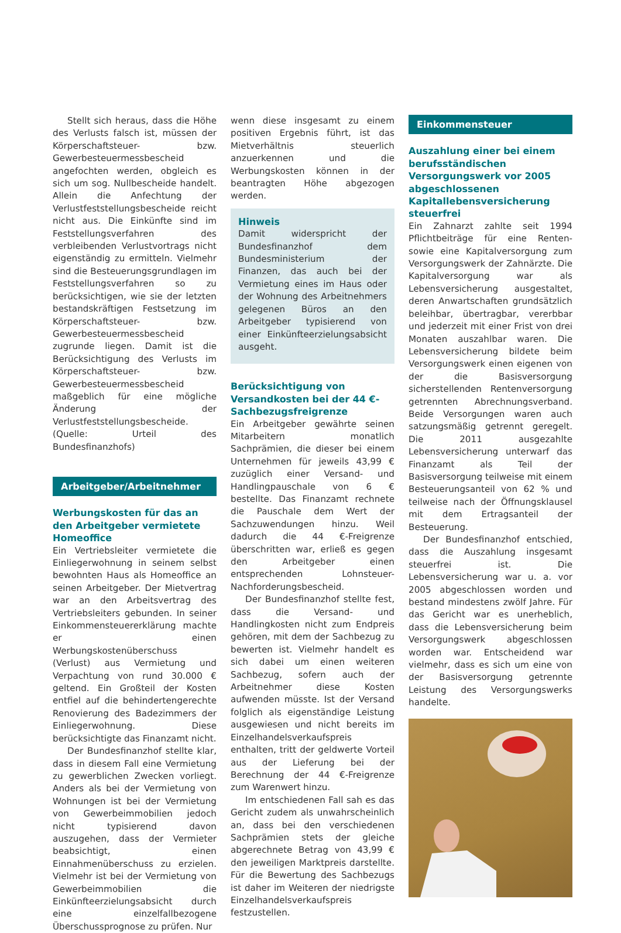Stellt sich heraus, dass die Höhe des Verlusts falsch ist, müssen der Körperschaftsteuer- bzw. Gewerbesteuermessbescheid angefochten werden, obgleich es sich um sog. Nullbescheide handelt. Allein die Anfechtung der Verlustfeststellungsbescheide reicht nicht aus. Die Einkünfte sind im Feststellungsverfahren des verbleibenden Verlustvortrags nicht eigenständig zu ermitteln. Vielmehr sind die Besteuerungsgrundlagen im Feststellungsverfahren so zu berücksichtigen, wie sie der letzten bestandskräftigen Festsetzung im Körperschaftsteuer- bzw. Gewerbesteuermessbescheid zugrunde liegen. Damit ist die Berücksichtigung des Verlusts im Körperschaftsteuer- bzw. Gewerbesteuermessbescheid maßgeblich für eine mögliche Änderung der Verlustfeststellungsbescheide. (Quelle: Urteil des Bundesfinanzhofs)
Arbeitgeber/Arbeitnehmer
Werbungskosten für das an den Arbeitgeber vermietete Homeoffice
Ein Vertriebsleiter vermietete die Einliegerwohnung in seinem selbst bewohnten Haus als Homeoffice an seinen Arbeitgeber. Der Mietvertrag war an den Arbeitsvertrag des Vertriebsleiters gebunden. In seiner Einkommensteuererklärung machte er einen Werbungskostenüberschuss (Verlust) aus Vermietung und Verpachtung von rund 30.000 € geltend. Ein Großteil der Kosten entfiel auf die behindertengerechte Renovierung des Badezimmers der Einliegerwohnung. Diese berücksichtigte das Finanzamt nicht.
Der Bundesfinanzhof stellte klar, dass in diesem Fall eine Vermietung zu gewerblichen Zwecken vorliegt. Anders als bei der Vermietung von Wohnungen ist bei der Vermietung von Gewerbeimmobilien jedoch nicht typisierend davon auszugehen, dass der Vermieter beabsichtigt, einen Einnahmenüberschuss zu erzielen. Vielmehr ist bei der Vermietung von Gewerbeimmobilien die Einkünfteerzielungsabsicht durch eine einzelfallbezogene Überschussprognose zu prüfen. Nur
wenn diese insgesamt zu einem positiven Ergebnis führt, ist das Mietverhältnis steuerlich anzuerkennen und die Werbungskosten können in der beantragten Höhe abgezogen werden.
Hinweis
Damit widerspricht der Bundesfinanzhof dem Bundesministerium der Finanzen, das auch bei der Vermietung eines im Haus oder der Wohnung des Arbeitnehmers gelegenen Büros an den Arbeitgeber typisierend von einer Einkünfteerzielungsabsicht ausgeht.
Berücksichtigung von Versandkosten bei der 44 €-Sachbezugsfreigrenze
Ein Arbeitgeber gewährte seinen Mitarbeitern monatlich Sachprämien, die dieser bei einem Unternehmen für jeweils 43,99 € zuzüglich einer Versand- und Handlingpauschale von 6 € bestellte. Das Finanzamt rechnete die Pauschale dem Wert der Sachzuwendungen hinzu. Weil dadurch die 44 €-Freigrenze überschritten war, erließ es gegen den Arbeitgeber einen entsprechenden Lohnsteuer-Nachforderungsbescheid.
Der Bundesfinanzhof stellte fest, dass die Versand- und Handlingkosten nicht zum Endpreis gehören, mit dem der Sachbezug zu bewerten ist. Vielmehr handelt es sich dabei um einen weiteren Sachbezug, sofern auch der Arbeitnehmer diese Kosten aufwenden müsste. Ist der Versand folglich als eigenständige Leistung ausgewiesen und nicht bereits im Einzelhandelsverkaufspreis enthalten, tritt der geldwerte Vorteil aus der Lieferung bei der Berechnung der 44 €-Freigrenze zum Warenwert hinzu.
Im entschiedenen Fall sah es das Gericht zudem als unwahrscheinlich an, dass bei den verschiedenen Sachprämien stets der gleiche abgerechnete Betrag von 43,99 € den jeweiligen Marktpreis darstellte. Für die Bewertung des Sachbezugs ist daher im Weiteren der niedrigste Einzelhandelsverkaufspreis festzustellen.
Einkommensteuer
Auszahlung einer bei einem berufsständischen Versorgungswerk vor 2005 abgeschlossenen Kapitallebensversicherung steuerfrei
Ein Zahnarzt zahlte seit 1994 Pflichtbeiträge für eine Renten- sowie eine Kapitalversorgung zum Versorgungswerk der Zahnärzte. Die Kapitalversorgung war als Lebensversicherung ausgestaltet, deren Anwartschaften grundsätzlich beleihbar, übertragbar, vererbbar und jederzeit mit einer Frist von drei Monaten auszahlbar waren. Die Lebensversicherung bildete beim Versorgungswerk einen eigenen von der die Basisversorgung sicherstellenden Rentenversorgung getrennten Abrechnungsverband. Beide Versorgungen waren auch satzungsmäßig getrennt geregelt. Die 2011 ausgezahlte Lebensversicherung unterwarf das Finanzamt als Teil der Basisversorgung teilweise mit einem Besteuerungsanteil von 62 % und teilweise nach der Öffnungsklausel mit dem Ertragsanteil der Besteuerung.
Der Bundesfinanzhof entschied, dass die Auszahlung insgesamt steuerfrei ist. Die Lebensversicherung war u. a. vor 2005 abgeschlossen worden und bestand mindestens zwölf Jahre. Für das Gericht war es unerheblich, dass die Lebensversicherung beim Versorgungswerk abgeschlossen worden war. Entscheidend war vielmehr, dass es sich um eine von der Basisversorgung getrennte Leistung des Versorgungswerks handelte.